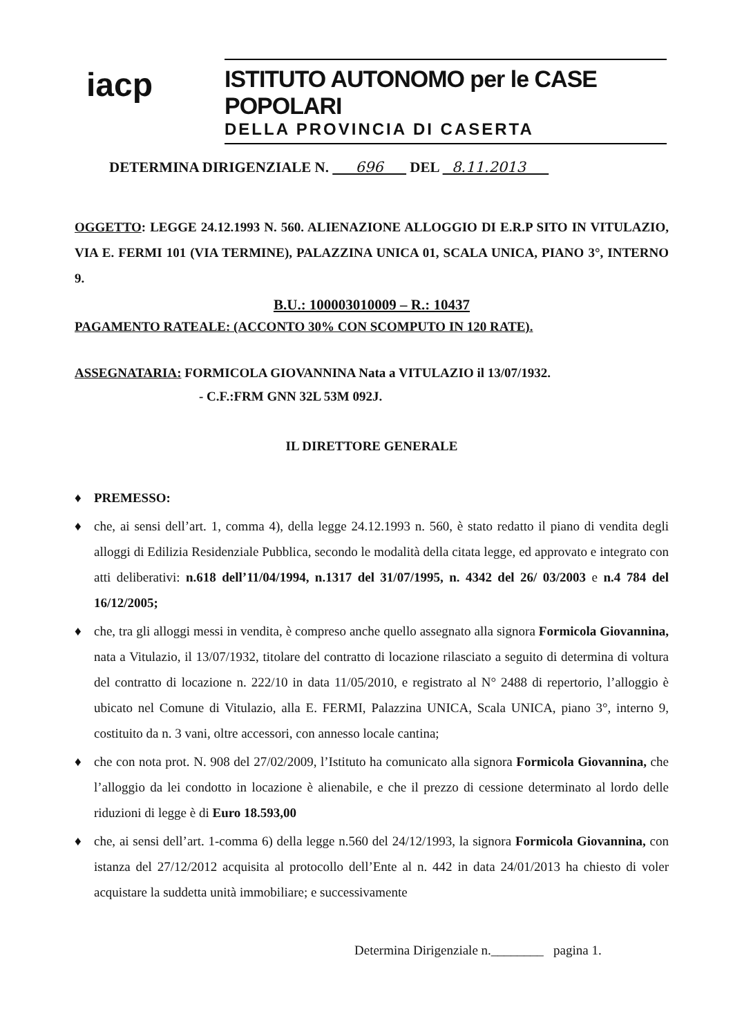iacp
ISTITUTO AUTONOMO per le CASE POPOLARI
DELLA PROVINCIA DI CASERTA
DETERMINA DIRIGENZIALE N. 696 DEL 8.11.2013
OGGETTO: LEGGE 24.12.1993 N. 560. ALIENAZIONE ALLOGGIO DI E.R.P SITO IN VITULAZIO, VIA E. FERMI 101 (VIA TERMINE), PALAZZINA UNICA 01, SCALA UNICA, PIANO 3°, INTERNO 9.
B.U.: 100003010009 – R.: 10437
PAGAMENTO RATEALE: (ACCONTO 30% CON SCOMPUTO IN 120 RATE).
ASSEGNATARIA: FORMICOLA GIOVANNINA Nata a VITULAZIO il 13/07/1932.
- C.F.:FRM GNN 32L 53M 092J.
IL DIRETTORE GENERALE
♦ PREMESSO:
♦ che, ai sensi dell’art. 1, comma 4), della legge 24.12.1993 n. 560, è stato redatto il piano di vendita degli alloggi di Edilizia Residenziale Pubblica, secondo le modalità della citata legge, ed approvato e integrato con atti deliberativi: n.618 dell’11/04/1994, n.1317 del 31/07/1995, n. 4342 del 26/ 03/2003 e n.4 784 del 16/12/2005;
♦ che, tra gli alloggi messi in vendita, è compreso anche quello assegnato alla signora Formicola Giovannina, nata a Vitulazio, il 13/07/1932, titolare del contratto di locazione rilasciato a seguito di determina di voltura del contratto di locazione n. 222/10 in data 11/05/2010, e registrato al N° 2488 di repertorio, l’alloggio è ubicato nel Comune di Vitulazio, alla E. FERMI, Palazzina UNICA, Scala UNICA, piano 3°, interno 9, costituito da n. 3 vani, oltre accessori, con annesso locale cantina;
♦ che con nota prot. N. 908 del 27/02/2009, l’Istituto ha comunicato alla signora Formicola Giovannina, che l’alloggio da lei condotto in locazione è alienabile, e che il prezzo di cessione determinato al lordo delle riduzioni di legge è di Euro 18.593,00
♦ che, ai sensi dell’art. 1-comma 6) della legge n.560 del 24/12/1993, la signora Formicola Giovannina, con istanza del 27/12/2012 acquisita al protocollo dell’Ente al n. 442 in data 24/01/2013 ha chiesto di voler acquistare la suddetta unità immobiliare; e successivamente
Determina Dirigenziale n.________ pagina 1.